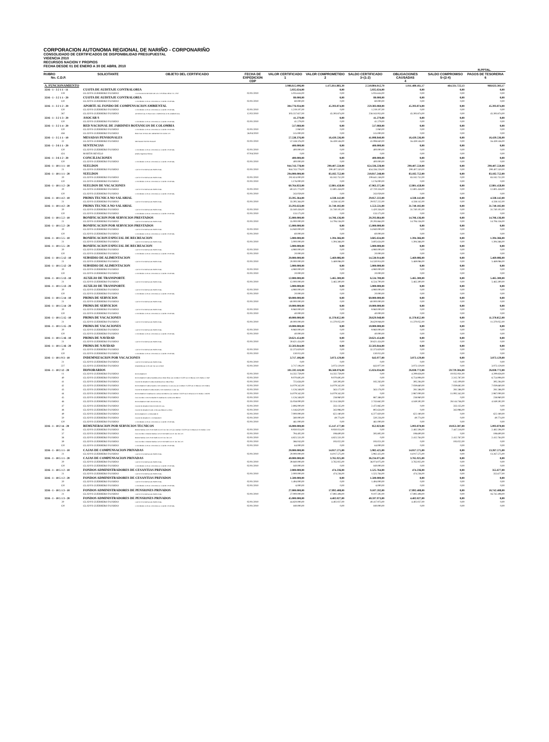CORPORACION AUTONOMA REGIONAL DE NARIÑO - CORPONARIÑO
CONSOLIDADO DE CERTIFICADOS DE DISPONIBILIDAD PRESUPUESTAL
VIGENCIA 2010
RECURSOS NACION Y PROPIOS
FECHA DESDE 01 DE ENERO A 30 DE ABRIL 2010
R.PPTAL.
| RUBRO No. C.D.P. | SOLICITANTE | OBJETO DEL CERTIFICADO | FECHA DE EXPEDICION CDP | VALOR CERTIFICADO 1 | VALOR COMPROMETIDO 2 | SALDO CERTIFICADO 3=(1-2) | OBLIGACIONES CAUSADAS 4 | SALDO COMPROMISO 5=(2-4) | PAGOS DE TESORERIA 6 |
| --- | --- | --- | --- | --- | --- | --- | --- | --- | --- |
| A. FUNCIONAMIENTO | | | | 3.986.615.096,00 | 1.475.811.883,30 | 2.510.804.012,70 | 1.011.480.161,17 | 464.331.722,13 | 968.633.303,17 |
| 3216 - 1 - 3 2 1 1 - 11 | CUOTA DE AUDITAJE CONTRALORIA | | | 5.035.634,00 | 0,00 | 5.035.634,00 | 0,00 | 0,00 | 0,00 |
| 119 | GLADYS GUERRERO FAJARDO | CUOTA DE AUDITAJE DE LA CONTRALORIA VIG 2010 | 02/01/2010 | 5.035.634,00 | 0,00 | 5.035.634,00 | 0,00 | 0,00 | 0,00 |
| 3216 - 1 - 3 2 1 1 - 20 | CUOTA DE AUDITAJE CONTRALORIA | | | 80.000,00 | 0,00 | 80.000,00 | 0,00 | 0,00 | 0,00 |
| 120 | GLADYS GUERRERO FAJARDO | CONTRIBUCION ECONOMICA CUATRO POR MIL | 02/01/2010 | 80.000,00 | 0,00 | 80.000,00 | 0,00 | 0,00 | 0,00 |
| 3216 - 1 - 3 2 1 2 - 20 | APORTE AL FONDO DE COMPENSACION AMBIENTAL | | | 304.776.934,00 | 45.393.874,00 | 259.383.060,00 | 45.393.874,00 | 0,00 | 45.393.874,00 |
| 120 | GLADYS GUERRERO FAJARDO | CONTRIBUCION ECONOMICA CUATRO POR MIL | 02/01/2010 | 1.219.107,00 | 0,00 | 1.219.107,00 | 0,00 | 0,00 | 0,00 |
| 267 | GLADYS GUERRERO FAJARDO | APORTES AL FONDO DE COMPENSACION AMBIENTAL | 12/02/2010 | 303.557.827,00 | 45.393.874,00 | 258.163.953,00 | 45.393.874,00 | 0,00 | 45.393.874,00 |
| 3216 - 1 - 3 2 1 3 - 20 | ASOCAR S | | | 41.279,00 | 0,00 | 41.279,00 | 0,00 | 0,00 | 0,00 |
| 120 | GLADYS GUERRERO FAJARDO | CONTRIBUCION ECONOMICA CUATRO POR MIL | 02/01/2010 | 41.279,00 | 0,00 | 41.279,00 | 0,00 | 0,00 | 0,00 |
| 3216 - 1 - 3 2 1 4 - 20 | RED NACIONAL DE JARDINES BOTANICOS DE COLOMBIA | | | 517.060,00 | 0,00 | 517.060,00 | 0,00 | 0,00 | 0,00 |
| 120 | GLADYS GUERRERO FAJARDO | CONTRIBUCION ECONOMICA CUATRO POR MIL | 02/01/2010 | 2.060,00 | 0,00 | 2.060,00 | 0,00 | 0,00 | 0,00 |
| 458 | GLADYS GUERRERO FAJARDO | RED NACIONAL DE JARDINES BOTANICOS | 26/04/2010 | 515.000,00 | 0,00 | 515.000,00 | 0,00 | 0,00 | 0,00 |
| 3216 - 1 - 3 5 1 1 - 10 | MESADAS PENSIONALES | | | 57.538.376,00 | 16.439.536,00 | 41.098.840,00 | 16.439.536,00 | 0,00 | 16.439.536,00 |
| 22 | GLADYS GUERRERO FAJARDO | MESADAS PENSIONALES | 02/01/2010 | 57.538.376,00 | 16.439.536,00 | 41.098.840,00 | 16.439.536,00 | 0,00 | 16.439.536,00 |
| 3216 - 1 - 3 6 1 1 - 20 | SENTENCIAS | | | 400.000,00 | 0,00 | 400.000,00 | 0,00 | 0,00 | 0,00 |
| 120 | GLADYS GUERRERO FAJARDO | CONTRIBUCION ECONOMICA CUATRO POR MIL | 02/01/2010 | 400.000,00 | 0,00 | 400.000,00 | 0,00 | 0,00 | 0,00 |
| 424 | MARTIN REVELO | prueba vigencias futuras | 07/04/2010 | 0,00 | 0,00 | 0,00 | 0,00 | 0,00 | 0,00 |
| 3216 - 1 - 3 6 1 2 - 20 | CONCILIACIONES | | | 400.000,00 | 0,00 | 400.000,00 | 0,00 | 0,00 | 0,00 |
| 120 | GLADYS GUERRERO FAJARDO | CONTRIBUCION ECONOMICA CUATRO POR MIL | 02/01/2010 | 400.000,00 | 0,00 | 400.000,00 | 0,00 | 0,00 | 0,00 |
| 3216 - 1 - 10 1 1 1 - 10 | SUELDOS | | | 944.743.778,00 | 290.407.550,00 | 654.336.228,00 | 290.407.550,00 | 0,00 | 290.407.550,00 |
| 21 | GLADYS GUERRERO FAJARDO | GASTOS NOMINA DE PERSONAL | 02/01/2010 | 944.743.778,00 | 290.407.550,00 | 654.336.228,00 | 290.407.550,00 | 0,00 | 290.407.550,00 |
| 3216 - 1 - 10 1 1 1 - 20 | SUELDOS | | | 294.000.000,00 | 83.182.752,00 | 210.817.248,00 | 83.182.752,00 | 0,00 | 83.182.752,00 |
| 20 | GLADYS GUERRERO FAJARDO | GASTOS NOMINA DE PERSONAL | 02/01/2010 | 292.824.000,00 | 83.182.752,00 | 209.641.248,00 | 83.182.752,00 | 0,00 | 83.182.752,00 |
| 120 | GLADYS GUERRERO FAJARDO | CONTRIBUCION ECONOMICA CUATRO POR MIL | 02/01/2010 | 1.176.000,00 | 0,00 | 1.176.000,00 | 0,00 | 0,00 | 0,00 |
| 3216 - 1 - 10 1 1 2 - 20 | SUELDOS DE VACACIONES | | | 60.764.833,00 | 12.801.458,00 | 47.963.375,00 | 12.801.458,00 | 0,00 | 12.801.458,00 |
| 20 | GLADYS GUERRERO FAJARDO | GASTOS NOMINA DE PERSONAL | 02/01/2010 | 60.521.774,00 | 12.801.458,00 | 47.720.316,00 | 12.801.458,00 | 0,00 | 12.801.458,00 |
| 120 | GLADYS GUERRERO FAJARDO | CONTRIBUCION ECONOMICA CUATRO POR MIL | 02/01/2010 | 243.059,00 | 0,00 | 243.059,00 | 0,00 | 0,00 | 0,00 |
| 3216 - 1 - 10 1 4 2 - 10 | PRIMA TECNICA NO SALARIAL | | | 33.395.364,00 | 4.338.142,00 | 29.057.222,00 | 4.338.142,00 | 0,00 | 4.338.142,00 |
| 21 | GLADYS GUERRERO FAJARDO | GASTOS NOMINA DE PERSONAL | 02/01/2010 | 33.395.364,00 | 4.338.142,00 | 29.057.222,00 | 4.338.142,00 | 0,00 | 4.338.142,00 |
| 3216 - 1 - 10 1 4 2 - 20 | PRIMA TECNICA NO SALARIAL | | | 33.293.633,00 | 31.740.102,00 | 1.553.531,00 | 31.740.102,00 | 0,00 | 31.740.102,00 |
| 20 | GLADYS GUERRERO FAJARDO | GASTOS NOMINA DE PERSONAL | 02/01/2010 | 33.160.458,00 | 31.740.102,00 | 1.420.356,00 | 31.740.102,00 | 0,00 | 31.740.102,00 |
| 120 | GLADYS GUERRERO FAJARDO | CONTRIBUCION ECONOMICA CUATRO POR MIL | 02/01/2010 | 133.175,00 | 0,00 | 133.175,00 | 0,00 | 0,00 | 0,00 |
| 3216 - 1 - 10 1 5 2 - 10 | BONIFICACION POR SERVICIOS PRESTADOS | | | 35.000.000,00 | 14.706.136,00 | 20.293.864,00 | 14.706.136,00 | 0,00 | 14.706.136,00 |
| 21 | GLADYS GUERRERO FAJARDO | GASTOS NOMINA DE PERSONAL | 02/01/2010 | 35.000.000,00 | 14.706.136,00 | 20.293.864,00 | 14.706.136,00 | 0,00 | 14.706.136,00 |
| 3216 - 1 - 10 1 5 2 - 20 | BONIFICACION POR SERVICIOS PRESTADOS | | | 15.000.000,00 | 0,00 | 15.000.000,00 | 0,00 | 0,00 | 0,00 |
| 20 | GLADYS GUERRERO FAJARDO | GASTOS NOMINA DE PERSONAL | 02/01/2010 | 14.940.000,00 | 0,00 | 14.940.000,00 | 0,00 | 0,00 | 0,00 |
| 120 | GLADYS GUERRERO FAJARDO | CONTRIBUCION ECONOMICA CUATRO POR MIL | 02/01/2010 | 60.000,00 | 0,00 | 60.000,00 | 0,00 | 0,00 | 0,00 |
| 3216 - 1 - 10 1 5 5 - 10 | BONIFICACION ESPECIAL DE RECREACION | | | 5.000.000,00 | 1.394.366,00 | 3.605.634,00 | 1.394.366,00 | 0,00 | 1.394.366,00 |
| 21 | GLADYS GUERRERO FAJARDO | GASTOS NOMINA DE PERSONAL | 02/01/2010 | 5.000.000,00 | 1.394.366,00 | 3.605.634,00 | 1.394.366,00 | 0,00 | 1.394.366,00 |
| 3216 - 1 - 10 1 5 5 - 20 | BONIFICACION ESPECIAL DE RECREACION | | | 5.000.000,00 | 0,00 | 5.000.000,00 | 0,00 | 0,00 | 0,00 |
| 20 | GLADYS GUERRERO FAJARDO | GASTOS NOMINA DE PERSONAL | 02/01/2010 | 4.980.000,00 | 0,00 | 4.980.000,00 | 0,00 | 0,00 | 0,00 |
| 120 | GLADYS GUERRERO FAJARDO | CONTRIBUCION ECONOMICA CUATRO POR MIL | 02/01/2010 | 20.000,00 | 0,00 | 20.000,00 | 0,00 | 0,00 | 0,00 |
| 3216 - 1 - 10 1 5 12 - 10 | SUBSIDIO DE ALIMENTACION | | | 20.000.000,00 | 5.469.086,00 | 14.530.914,00 | 5.469.086,00 | 0,00 | 5.469.086,00 |
| 21 | GLADYS GUERRERO FAJARDO | GASTOS NOMINA DE PERSONAL | 02/01/2010 | 20.000.000,00 | 5.469.086,00 | 14.530.914,00 | 5.469.086,00 | 0,00 | 5.469.086,00 |
| 3216 - 1 - 10 1 5 12 - 20 | SUBSIDIO DE ALIMENTACION | | | 5.000.000,00 | 0,00 | 5.000.000,00 | 0,00 | 0,00 | 0,00 |
| 20 | GLADYS GUERRERO FAJARDO | GASTOS NOMINA DE PERSONAL | 02/01/2010 | 4.980.000,00 | 0,00 | 4.980.000,00 | 0,00 | 0,00 | 0,00 |
| 120 | GLADYS GUERRERO FAJARDO | CONTRIBUCION ECONOMICA CUATRO POR MIL | 02/01/2010 | 20.000,00 | 0,00 | 20.000,00 | 0,00 | 0,00 | 0,00 |
| 3216 - 1 - 10 1 5 13 - 10 | AUXILIO DE TRANSPORTE | | | 12.000.000,00 | 5.465.300,00 | 6.534.700,00 | 5.465.300,00 | 0,00 | 5.465.300,00 |
| 21 | GLADYS GUERRERO FAJARDO | GASTOS NOMINA DE PERSONAL | 02/01/2010 | 12.000.000,00 | 5.465.300,00 | 6.534.700,00 | 5.465.300,00 | 0,00 | 5.465.300,00 |
| 3216 - 1 - 10 1 5 13 - 20 | AUXILIO DE TRANSPORTE | | | 5.000.000,00 | 0,00 | 5.000.000,00 | 0,00 | 0,00 | 0,00 |
| 20 | GLADYS GUERRERO FAJARDO | GASTOS NOMINA DE PERSONAL | 02/01/2010 | 4.980.000,00 | 0,00 | 4.980.000,00 | 0,00 | 0,00 | 0,00 |
| 120 | GLADYS GUERRERO FAJARDO | CONTRIBUCION ECONOMICA CUATRO POR MIL | 02/01/2010 | 20.000,00 | 0,00 | 20.000,00 | 0,00 | 0,00 | 0,00 |
| 3216 - 1 - 10 1 5 14 - 10 | PRIMA DE SERVICIOS | | | 60.000.000,00 | 0,00 | 60.000.000,00 | 0,00 | 0,00 | 0,00 |
| 21 | GLADYS GUERRERO FAJARDO | GASTOS NOMINA DE PERSONAL | 02/01/2010 | 60.000.000,00 | 0,00 | 60.000.000,00 | 0,00 | 0,00 | 0,00 |
| 3216 - 1 - 10 1 5 14 - 20 | PRIMA DE SERVICIOS | | | 10.000.000,00 | 0,00 | 10.000.000,00 | 0,00 | 0,00 | 0,00 |
| 20 | GLADYS GUERRERO FAJARDO | GASTOS NOMINA DE PERSONAL | 02/01/2010 | 9.960.000,00 | 0,00 | 9.960.000,00 | 0,00 | 0,00 | 0,00 |
| 120 | GLADYS GUERRERO FAJARDO | CONTRIBUCION ECONOMICA CUATRO POR MIL | 02/01/2010 | 40.000,00 | 0,00 | 40.000,00 | 0,00 | 0,00 | 0,00 |
| 3216 - 1 - 10 1 5 15 - 10 | PRIMA DE VACACIONES | | | 40.000.000,00 | 11.370.052,00 | 28.629.948,00 | 11.370.052,00 | 0,00 | 11.370.052,00 |
| 21 | GLADYS GUERRERO FAJARDO | GASTOS NOMINA DE PERSONAL | 02/01/2010 | 40.000.000,00 | 11.370.052,00 | 28.629.948,00 | 11.370.052,00 | 0,00 | 11.370.052,00 |
| 3216 - 1 - 10 1 5 15 - 20 | PRIMA DE VACACIONES | | | 10.000.000,00 | 0,00 | 10.000.000,00 | 0,00 | 0,00 | 0,00 |
| 20 | GLADYS GUERRERO FAJARDO | GASTOS NOMINA DE PERSONAL | 02/01/2010 | 9.960.000,00 | 0,00 | 9.960.000,00 | 0,00 | 0,00 | 0,00 |
| 120 | GLADYS GUERRERO FAJARDO | CONTRIBUCION ECONOMICA CUATRO POR MIL | 02/01/2010 | 40.000,00 | 0,00 | 40.000,00 | 0,00 | 0,00 | 0,00 |
| 3216 - 1 - 10 1 5 16 - 10 | PRIMA DE NAVIDAD | | | 50.621.454,00 | 0,00 | 50.621.454,00 | 0,00 | 0,00 | 0,00 |
| 21 | GLADYS GUERRERO FAJARDO | GASTOS NOMINA DE PERSONAL | 02/01/2010 | 50.621.454,00 | 0,00 | 50.621.454,00 | 0,00 | 0,00 | 0,00 |
| 3216 - 1 - 10 1 5 16 - 20 | PRIMA DE NAVIDAD | | | 32.503.844,00 | 0,00 | 32.503.844,00 | 0,00 | 0,00 | 0,00 |
| 20 | GLADYS GUERRERO FAJARDO | GASTOS NOMINA DE PERSONAL | 02/01/2010 | 32.373.829,00 | 0,00 | 32.373.829,00 | 0,00 | 0,00 | 0,00 |
| 120 | GLADYS GUERRERO FAJARDO | CONTRIBUCION ECONOMICA CUATRO POR MIL | 02/01/2010 | 130.015,00 | 0,00 | 130.015,00 | 0,00 | 0,00 | 0,00 |
| 3216 - 1 - 10 1 9 3 - 10 | INDEMNIZACION POR VACACIONES | | | 3.717.106,00 | 3.073.129,00 | 643.977,00 | 3.073.129,00 | 0,00 | 3.073.129,00 |
| 21 | GLADYS GUERRERO FAJARDO | GASTOS NOMINA DE PERSONAL | 02/01/2010 | 0,00 | 0,00 | 0,00 | 0,00 | 0,00 | 0,00 |
| 227 | GLADYS GUERRERO FAJARDO | INDEMNIZACION DE VACACIONES | 02/01/2010 | 3.717.106,00 | 3.073.129,00 | 643.977,00 | 3.073.129,00 | 0,00 | 3.073.129,00 |
| 3216 - 1 - 10 2 12 - 20 | HONORARIOS | | | 101.592.110,00 | 86.568.076,00 | 15.024.034,00 | 26.838.772,00 | 59.729.304,00 | 26.838.772,00 |
| 11 | GLADYS GUERRERO FAJARDO | HONORARIOS | 02/01/2010 | 14.332.759,00 | 14.332.759,00 | 0,00 | 4.299.828,00 | 10.032.931,00 | 4.299.828,00 |
| 40 | GLADYS GUERRERO FAJARDO | HONORARIOS DRA MARIELENA ORDOÑEZ (ACUERDO 0/2009 AUTORIZACION PARA COMP | 02/01/2010 | 9.070.695,00 | 9.070.695,00 | 0,00 | 6.754.908,00 | 2.315.787,00 | 6.754.908,00 |
| 41 | GLADYS GUERRERO FAJARDO | IVA HONORARIOS DRA MARIELENA ORDOÑEZ | 02/01/2010 | 725.656,00 | 540.393,00 | 185.263,00 | 395.284,00 | 145.109,00 | 395.284,00 |
| 42 | GLADYS GUERRERO FAJARDO | HONORARIOS DRA MARGOTH XIMENA CUAICAL (ACUERDO 0/2009 AUTORIZACION PARA | 02/01/2010 | 14.079.342,00 | 14.079.342,00 | 0,00 | 7.039.660,00 | 7.039.682,00 | 7.039.660,00 |
| 43 | GLADYS GUERRERO FAJARDO | IVA HONORARIOS DRA MARGOTH XIMENA CUAICAL | 02/01/2010 | 1.126.348,00 | 563.172,00 | 563.176,00 | 281.586,00 | 281.586,00 | 281.586,00 |
| 44 | GLADYS GUERRERO FAJARDO | HONORARIOS MARIA EUGENIA MORENO (ACUERDO 0/2009 AUTORIZACION PARA COMPR | 02/01/2010 | 14.079.342,00 | 14.079.342,00 | 0,00 | 2.987.000,00 | 11.092.342,00 | 2.987.000,00 |
| 45 | GLADYS GUERRERO FAJARDO | IVA TEORICO HONORARIOS MARIA EUGENIA MORENO | 02/01/2010 | 1.126.348,00 | 238.960,00 | 887.388,00 | 238.960,00 | 0,00 | 238.960,00 |
| 46 | GLADYS GUERRERO FAJARDO | HONORARIOS REVISOR FISCAL | 02/01/2010 | 35.058.000,00 | 32.314.338,00 | 2.743.662,00 | 4.169.592,00 | 28.144.746,00 | 4.169.592,00 |
| 47 | GLADYS GUERRERO FAJARDO | IVA HONORARIOS REVISOR FISCAL | 02/01/2010 | 2.806.000,00 | 333.135,00 | 2.472.865,00 | 0,00 | 333.135,00 | 0,00 |
| 48 | GLADYS GUERRERO FAJARDO | IVA HONORARIOS DR. JOSE ALFREDO LOPEZ | 02/01/2010 | 1.146.620,00 | 343.986,00 | 802.634,00 | 0,00 | 343.986,00 | 0,00 |
| 49 | GLADYS GUERRERO FAJARDO | HONORARIOS CONSEJEROS | 02/01/2010 | 7.000.000,00 | 622.180,00 | 6.377.820,00 | 622.180,00 | 0,00 | 622.180,00 |
| 50 | GLADYS GUERRERO FAJARDO | IVA HONORARIOS CONSEJEROS | 02/01/2010 | 580.000,00 | 49.774,00 | 530.226,00 | 49.774,00 | 0,00 | 49.774,00 |
| 120 | GLADYS GUERRERO FAJARDO | CONTRIBUCION ECONOMICA CUATRO POR MIL | 02/01/2010 | 461.000,00 | 0,00 | 461.000,00 | 0,00 | 0,00 | 0,00 |
| 3216 - 1 - 10 2 14 - 20 | REMUNERACION POR SERVICIOS TECNICOS | | | 16.000.000,00 | 15.147.177,00 | 852.823,00 | 5.093.870,00 | 10.053.307,00 | 5.093.870,00 |
| 36 | GLADYS GUERRERO FAJARDO | REMUNERACION POR SERVICIOS TECNICOS (ACUERDO 0/2009 AUTORIZACION PARA COM | 02/01/2010 | 9.930.024,00 | 9.930.024,00 | 0,00 | 2.482.506,00 | 7.447.518,00 | 2.482.506,00 |
| 37 | GLADYS GUERRERO FAJARDO | IVA TEORICO REMUNERACION POR SERVICIOS TECNICOS | 02/01/2010 | 794.402,00 | 198.600,00 | 595.802,00 | 198.600,00 | 0,00 | 198.600,00 |
| 38 | GLADYS GUERRERO FAJARDO | REMUNERACION POR SERVICIOS TECNICOS | 02/01/2010 | 4.825.531,00 | 4.825.531,00 | 0,00 | 2.412.764,00 | 2.412.767,00 | 2.412.764,00 |
| 39 | GLADYS GUERRERO FAJARDO | IVA TEORICO REMUNERACION POR SERVICIOS TECNICOS | 02/01/2010 | 386.043,00 | 193.022,00 | 193.021,00 | 0,00 | 193.022,00 | 0,00 |
| 120 | GLADYS GUERRERO FAJARDO | CONTRIBUCION ECONOMICA CUATRO POR MIL | 02/01/2010 | 64.000,00 | 0,00 | 64.000,00 | 0,00 | 0,00 | 0,00 |
| 3216 - 1 - 10 5 1 1 - 10 | CAJAS DE COMPENSACION PRIVADAS | | | 20.000.000,00 | 14.017.575,00 | 5.982.425,00 | 14.017.575,00 | 0,00 | 13.267.575,00 |
| 21 | GLADYS GUERRERO FAJARDO | GASTOS NOMINA DE PERSONAL | 02/01/2010 | 20.000.000,00 | 14.017.575,00 | 5.982.425,00 | 14.017.575,00 | 0,00 | 13.267.575,00 |
| 3216 - 1 - 10 5 1 1 - 20 | CAJAS DE COMPENSACION PRIVADAS | | | 40.000.000,00 | 3.765.925,00 | 36.234.075,00 | 3.765.925,00 | 0,00 | 0,00 |
| 20 | GLADYS GUERRERO FAJARDO | GASTOS NOMINA DE PERSONAL | 02/01/2010 | 39.840.000,00 | 3.765.925,00 | 36.074.075,00 | 3.765.925,00 | 0,00 | 0,00 |
| 120 | GLADYS GUERRERO FAJARDO | CONTRIBUCION ECONOMICA CUATRO POR MIL | 02/01/2010 | 160.000,00 | 0,00 | 160.000,00 | 0,00 | 0,00 | 0,00 |
| 3216 - 1 - 10 5 1 2 - 10 | FONDOS ADMINISTRADORES DE CESANTIAS PRIVADOS | | | 2.000.000,00 | 474.236,00 | 1.525.764,00 | 474.236,00 | 0,00 | 355.677,00 |
| 21 | GLADYS GUERRERO FAJARDO | GASTOS NOMINA DE PERSONAL | 02/01/2010 | 2.000.000,00 | 474.236,00 | 1.525.764,00 | 474.236,00 | 0,00 | 355.677,00 |
| 3216 - 1 - 10 5 1 2 - 20 | FONDOS ADMINISTRADORES DE CESANTIAS PRIVADOS | | | 1.500.000,00 | 0,00 | 1.500.000,00 | 0,00 | 0,00 | 0,00 |
| 20 | GLADYS GUERRERO FAJARDO | GASTOS NOMINA DE PERSONAL | 02/01/2010 | 1.494.000,00 | 0,00 | 1.494.000,00 | 0,00 | 0,00 | 0,00 |
| 120 | GLADYS GUERRERO FAJARDO | CONTRIBUCION ECONOMICA CUATRO POR MIL | 02/01/2010 | 6.000,00 | 0,00 | 6.000,00 | 0,00 | 0,00 | 0,00 |
| 3216 - 1 - 10 5 1 3 - 10 | FONDOS ADMINISTRADORES DE PENSIONES PRIVADOS | | | 27.000.000,00 | 17.892.408,00 | 9.107.592,00 | 17.892.408,00 | 0,00 | 16.742.408,00 |
| 21 | GLADYS GUERRERO FAJARDO | GASTOS NOMINA DE PERSONAL | 02/01/2010 | 27.000.000,00 | 17.892.408,00 | 9.107.592,00 | 17.892.408,00 | 0,00 | 16.742.408,00 |
| 3216 - 1 - 10 5 1 3 - 20 | FONDOS ADMINISTRADORES DE PENSIONES PRIVADOS | | | 45.000.000,00 | 4.402.027,00 | 40.597.973,00 | 4.402.027,00 | 0,00 | 0,00 |
| 20 | GLADYS GUERRERO FAJARDO | GASTOS NOMINA DE PERSONAL | 02/01/2010 | 44.820.000,00 | 4.402.027,00 | 40.417.973,00 | 4.402.027,00 | 0,00 | 0,00 |
| 120 | GLADYS GUERRERO FAJARDO | CONTRIBUCION ECONOMICA CUATRO POR MIL | 02/01/2010 | 180.000,00 | 0,00 | 180.000,00 | 0,00 | 0,00 | 0,00 |